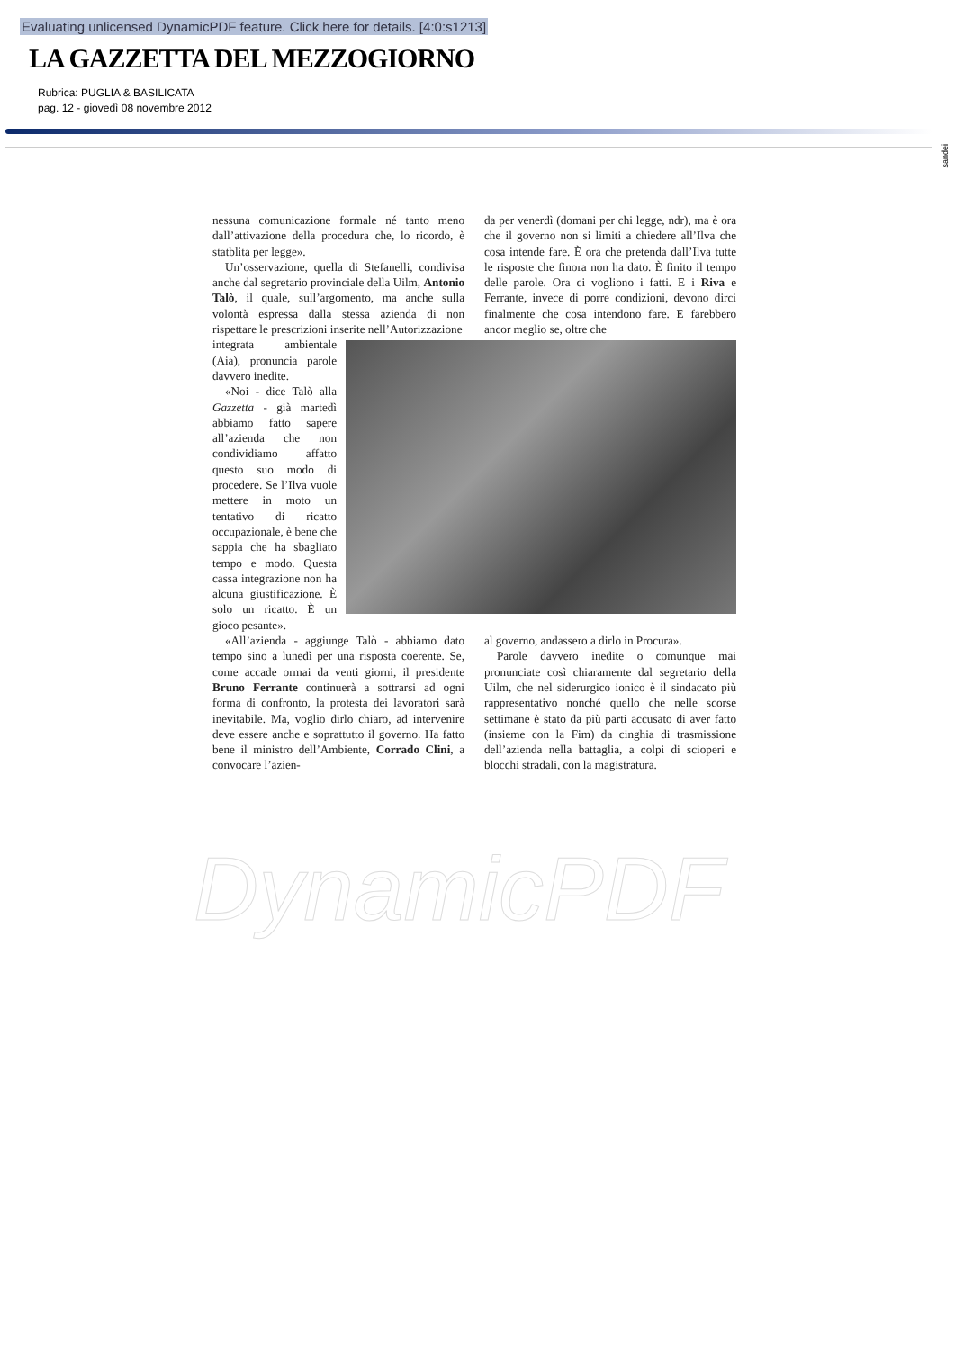Evaluating unlicensed DynamicPDF feature. Click here for details. [4:0:s1213]
LA GAZZETTA DEL MEZZOGIORNO
Rubrica: PUGLIA & BASILICATA
pag. 12 - giovedì 08 novembre 2012
sandei
nessuna comunicazione formale né tanto meno dall’attivazione della procedura che, lo ricordo, è statblita per legge».
Un’osservazione, quella di Stefanelli, condivisa anche dal segretario provinciale della Uilm, Antonio Talò, il quale, sull’argomento, ma anche sulla volontà espressa dalla stessa azienda di non rispettare le prescrizioni inserite nell’Autorizzazione
da per venerdì (domani per chi legge, ndr), ma è ora che il governo non si limiti a chiedere all’Ilva che cosa intende fare. È ora che pretenda dall’Ilva tutte le risposte che finora non ha dato. È finito il tempo delle parole. Ora ci vogliono i fatti. E i Riva e Ferrante, invece di porre condizioni, devono dirci finalmente che cosa intendono fare. E farebbero ancor meglio se, oltre che
integrata ambientale (Aia), pronuncia parole davvero inedite.
«Noi - dice Talò alla Gazzetta - già martedì abbiamo fatto sapere all’azienda che non condividiamo affatto questo suo modo di procedere. Se l’Ilva vuole mettere in moto un tentativo di ricatto occupazionale, è bene che sappia che ha sbagliato tempo e modo. Questa cassa integrazione non ha alcuna giustificazione. È solo un ricatto. È un gioco pesante».
«All’azienda - aggiunge Talò - abbiamo dato tempo sino a lunedì per una risposta coerente. Se, come accade ormai da venti giorni, il presidente Bruno Ferrante continuerà a sottrarsi ad ogni forma di confronto, la protesta dei lavoratori sarà inevitabile. Ma, voglio dirlo chiaro, ad intervenire deve essere anche e soprattutto il governo. Ha fatto bene il ministro dell’Ambiente, Corrado Clini, a convocare l’azien-
al governo, andassero a dirlo in Procura».
Parole davvero inedite o comunque mai pronunciate così chiaramente dal segretario della Uilm, che nel siderurgico ionico è il sindacato più rappresentativo nonché quello che nelle scorse settimane è stato da più parti accusato di aver fatto (insieme con la Fim) da cinghia di trasmissione dell’azienda nella battaglia, a colpi di scioperi e blocchi stradali, con la magistratura.
DynamicPDF